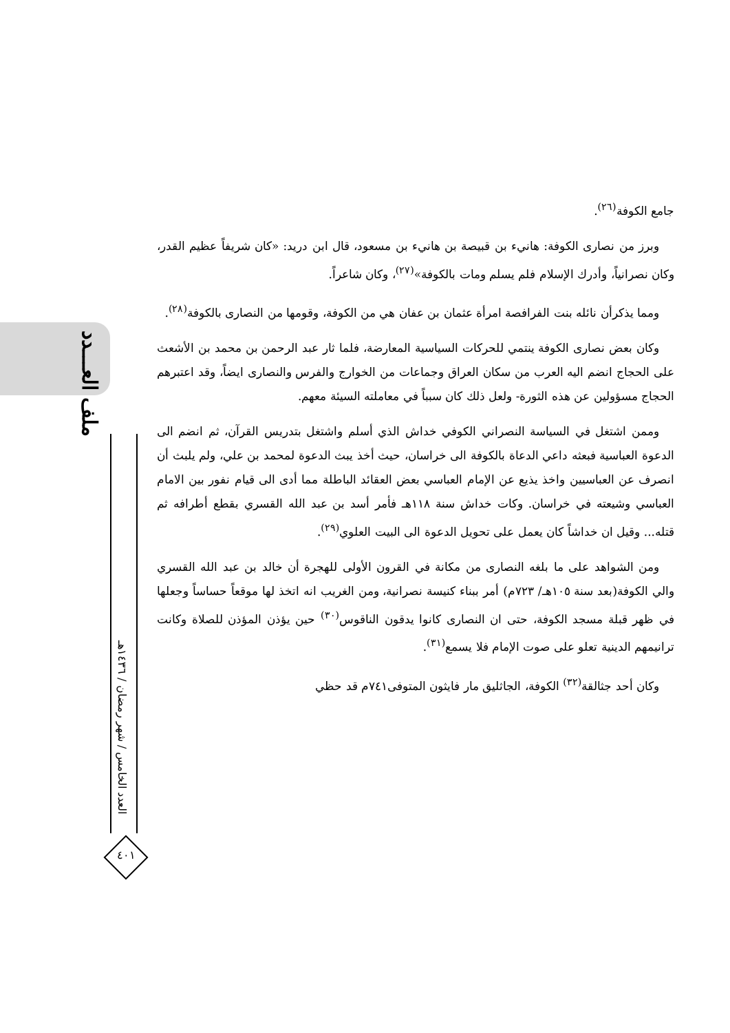ملف العـــدد
العدد الخامس / شهر رمضان / ١٤٣٦هـ
٤٠١
جامع الكوفة<sup>(٢٦)</sup>.
وبرز من نصارى الكوفة: هانيء بن قبيصة بن هانيء بن مسعود، قال ابن دريد: «كان شريفاً عظيم القدر، وكان نصرانياً، وأدرك الإسلام فلم يسلم ومات بالكوفة»<sup>(٢٧)</sup>، وكان شاعراً.
ومما يذكرأن نائله بنت الفرافصة امرأة عثمان بن عفان هي من الكوفة، وقومها من النصارى بالكوفة<sup>(٢٨)</sup>.
وكان بعض نصارى الكوفة ينتمي للحركات السياسية المعارضة، فلما ثار عبد الرحمن بن محمد بن الأشعث على الحجاج انضم اليه العرب من سكان العراق وجماعات من الخوارج والفرس والنصارى ايضاً، وقد اعتبرهم الحجاج مسؤولين عن هذه الثورة- ولعل ذلك كان سبباً في معاملته السيئة معهم.
وممن اشتغل في السياسة النصراني الكوفي خداش الذي أسلم واشتغل بتدريس القرآن، ثم انضم الى الدعوة العباسية فبعثه داعي الدعاة بالكوفة الى خراسان، حيث أخذ يبث الدعوة لمحمد بن علي، ولم يلبث أن انصرف عن العباسيين واخذ يذيع عن الإمام العباسي بعض العقائد الباطلة مما أدى الى قيام نفور بين الامام العباسي وشيعته في خراسان. وكات خداش سنة ١١٨هـ فأمر أسد بن عبد الله القسري بقطع أطرافه ثم قتله... وقيل ان خداشاً كان يعمل على تحويل الدعوة الى البيت العلوي<sup>(٢٩)</sup>.
ومن الشواهد على ما بلغه النصارى من مكانة في القرون الأولى للهجرة أن خالد بن عبد الله القسري والي الكوفة(بعد سنة ١٠٥هـ/ ٧٢٣م) أمر ببناء كنيسة نصرانية، ومن الغريب انه اتخذ لها موقعاً حساساً وجعلها في ظهر قبلة مسجد الكوفة، حتى ان النصارى كانوا يدقون الناقوس<sup>(٣٠)</sup> حين يؤذن المؤذن للصلاة وكانت ترانيمهم الدينية تعلو على صوت الإمام فلا يسمع<sup>(٣١)</sup>.
وكان أحد جثالقة<sup>(٣٢)</sup> الكوفة، الجاثليق مار فايثون المتوفى٧٤١م قد حظي